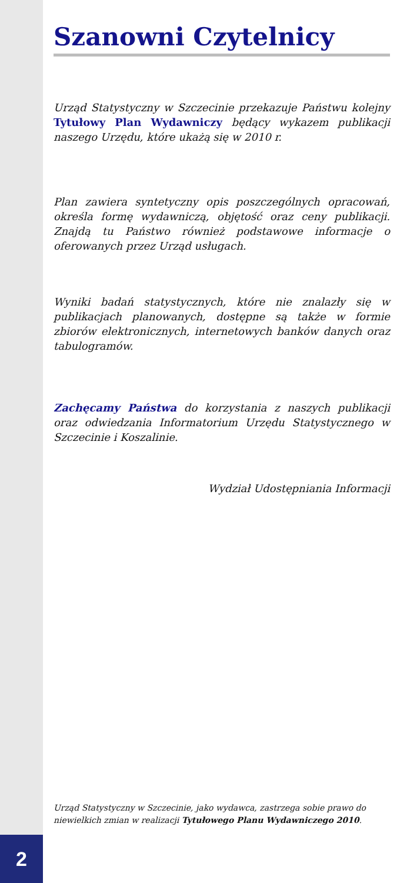Szanowni Czytelnicy
Urząd Statystyczny w Szczecinie przekazuje Państwu kolejny Tytułowy Plan Wydawniczy będący wykazem publikacji naszego Urzędu, które ukażą się w 2010 r.
Plan zawiera syntetyczny opis poszczególnych opracowań, określa formę wydawniczą, objętość oraz ceny publikacji. Znajdą tu Państwo również podstawowe informacje o oferowanych przez Urząd usługach.
Wyniki badań statystycznych, które nie znalazły się w publikacjach planowanych, dostępne są także w formie zbiorów elektronicznych, internetowych banków danych oraz tabulogramów.
Zachęcamy Państwa do korzystania z naszych publikacji oraz odwiedzania Informatorium Urzędu Statystycznego w Szczecinie i Koszalinie.
Wydział Udostępniania Informacji
Urząd Statystyczny w Szczecinie, jako wydawca, zastrzega sobie prawo do niewielkich zmian w realizacji Tytułowego Planu Wydawniczego 2010.
2